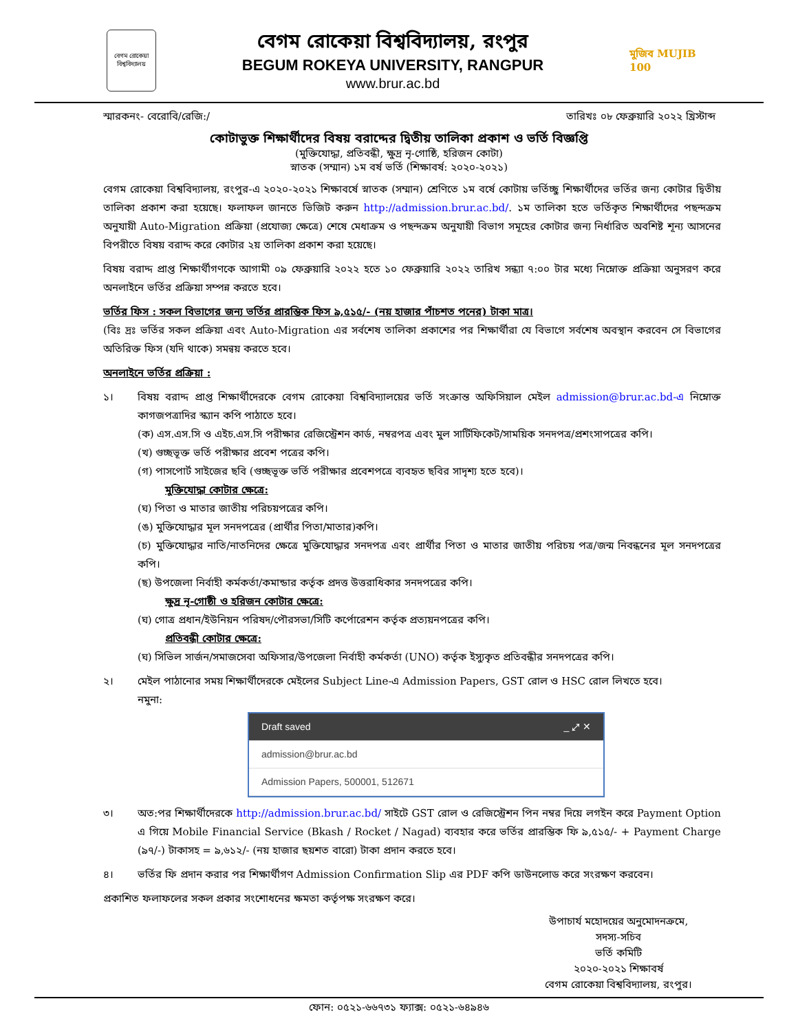বেগম রোকেয়া বিশ্ববিদ্যালয়
বেগম রোকেয়া বিশ্ববিদ্যালয়, রংপুর
BEGUM ROKEYA UNIVERSITY, RANGPUR
www.brur.ac.bd
মুজিব MUJIB 100
স্মারকনং- বেরোবি/রেজি:/ তারিখঃ ০৮ ফেব্রুয়ারি ২০২২ খ্রিস্টাব্দ
কোটাভুক্ত শিক্ষার্থীদের বিষয় বরাদ্দের দ্বিতীয় তালিকা প্রকাশ ও ভর্তি বিজ্ঞপ্তি
(মুক্তিযোদ্ধা, প্রতিবন্ধী, ক্ষুদ্র নৃ-গোষ্ঠি, হরিজন কোটা)
স্নাতক (সম্মান) ১ম বর্ষ ভর্তি (শিক্ষাবর্ষ: ২০২০-২০২১)
বেগম রোকেয়া বিশ্ববিদ্যালয়, রংপুর-এ ২০২০-২০২১ শিক্ষাবর্ষে স্নাতক (সম্মান) শ্রেণিতে ১ম বর্ষে কোটায় ভর্তিচ্ছু শিক্ষার্থীদের ভর্তির জন্য কোটার দ্বিতীয় তালিকা প্রকাশ করা হয়েছে। ফলাফল জানতে ভিজিট করুন http://admission.brur.ac.bd/. ১ম তালিকা হতে ভর্তিকৃত শিক্ষার্থীদের পছন্দক্রম অনুযায়ী Auto-Migration প্রক্রিয়া (প্রযোজ্য ক্ষেত্রে) শেষে মেধাক্রম ও পছন্দক্রম অনুযায়ী বিভাগ সমূহের কোটার জন্য নির্ধারিত অবশিষ্ট শূন্য আসনের বিপরীতে বিষয় বরাদ্দ করে কোটার ২য় তালিকা প্রকাশ করা হয়েছে।
বিষয় বরাদ্দ প্রাপ্ত শিক্ষার্থীগণকে আগামী ০৯ ফেব্রুয়ারি ২০২২ হতে ১০ ফেব্রুয়ারি ২০২২ তারিখ সন্ধ্যা ৭:০০ টার মধ্যে নিম্নোক্ত প্রক্রিয়া অনুসরণ করে অনলাইনে ভর্তির প্রক্রিয়া সম্পন্ন করতে হবে।
ভর্তির ফিস : সকল বিভাগের জন্য ভর্তির প্রারম্ভিক ফিস ৯,৫১৫/- (নয় হাজার পাঁচশত পনের) টাকা মাত্র।
(বিঃ দ্রঃ ভর্তির সকল প্রক্রিয়া এবং Auto-Migration এর সর্বশেষ তালিকা প্রকাশের পর শিক্ষার্থীরা যে বিভাগে সর্বশেষ অবস্থান করবেন সে বিভাগের অতিরিক্ত ফিস (যদি থাকে) সমন্বয় করতে হবে।
অনলাইনে ভর্তির প্রক্রিয়া :
১। বিষয় বরাদ্দ প্রাপ্ত শিক্ষার্থীদেরকে বেগম রোকেয়া বিশ্ববিদ্যালয়ের ভর্তি সংক্রান্ত অফিসিয়াল মেইল admission@brur.ac.bd-এ নিম্নোক্ত কাগজপত্রাদির স্ক্যান কপি পাঠাতে হবে।
(ক) এস.এস.সি ও এইচ.এস.সি পরীক্ষার রেজিস্ট্রেশন কার্ড, নম্বরপত্র এবং মুল সার্টিফিকেট/সাময়িক সনদপত্র/প্রশংসাপত্রের কপি।
(খ) গুচ্ছভূক্ত ভর্তি পরীক্ষার প্রবেশ পত্রের কপি।
(গ) পাসপোর্ট সাইজের ছবি (গুচ্ছভূক্ত ভর্তি পরীক্ষার প্রবেশপত্রে ব্যবহৃত ছবির সাদৃশ্য হতে হবে)।
মুক্তিযোদ্ধা কোটার ক্ষেত্রে:
(ঘ) পিতা ও মাতার জাতীয় পরিচয়পত্রের কপি।
(ঙ) মুক্তিযোদ্ধার মূল সনদপত্রের (প্রার্থীর পিতা/মাতার)কপি।
(চ) মুক্তিযোদ্ধার নাতি/নাতনিদের ক্ষেত্রে মুক্তিযোদ্ধার সনদপত্র এবং প্রার্থীর পিতা ও মাতার জাতীয় পরিচয় পত্র/জন্ম নিবন্ধনের মূল সনদপত্রের কপি।
(ছ) উপজেলা নির্বাহী কর্মকর্তা/কমান্ডার কর্তৃক প্রদত্ত উত্তরাধিকার সনদপত্রের কপি।
ক্ষুদ্র নৃ-গোষ্ঠী ও হরিজন কোটার ক্ষেত্রে:
(ঘ) গোত্র প্রধান/ইউনিয়ন পরিষদ/পৌরসভা/সিটি কর্পোরেশন কর্তৃক প্রত্যয়নপত্রের কপি।
প্রতিবন্ধী কোটার ক্ষেত্রে:
(ঘ) সিভিল সার্জন/সমাজসেবা অফিসার/উপজেলা নির্বাহী কর্মকর্তা (UNO) কর্তৃক ইস্যুকৃত প্রতিবন্ধীর সনদপত্রের কপি।
২। মেইল পাঠানোর সময় শিক্ষার্থীদেরকে মেইলের Subject Line-এ Admission Papers, GST রোল ও HSC রোল লিখতে হবে।
নমুনা:
Draft saved _ ⤢ ✕
admission@brur.ac.bd
Admission Papers, 500001, 512671
৩। অত:পর শিক্ষার্থীদেরকে http://admission.brur.ac.bd/ সাইটে GST রোল ও রেজিস্ট্রেশন পিন নম্বর দিয়ে লগইন করে Payment Option এ গিয়ে Mobile Financial Service (Bkash / Rocket / Nagad) ব্যবহার করে ভর্তির প্রারম্ভিক ফি ৯,৫১৫/- + Payment Charge (৯৭/-) টাকাসহ = ৯,৬১২/- (নয় হাজার ছয়শত বারো) টাকা প্রদান করতে হবে।
৪। ভর্তির ফি প্রদান করার পর শিক্ষার্থীগণ Admission Confirmation Slip এর PDF কপি ডাউনলোড করে সংরক্ষণ করবেন।
প্রকাশিত ফলাফলের সকল প্রকার সংশোধনের ক্ষমতা কর্তৃপক্ষ সংরক্ষণ করে।
উপাচার্য মহোদয়ের অনুমোদনক্রমে,
সদস্য-সচিব
ভর্তি কমিটি
২০২০-২০২১ শিক্ষাবর্ষ
বেগম রোকেয়া বিশ্ববিদ্যালয়, রংপুর।
ফোন: ০৫২১-৬৬৭৩১ ফ্যাক্স: ০৫২১-৬৪৯৪৬